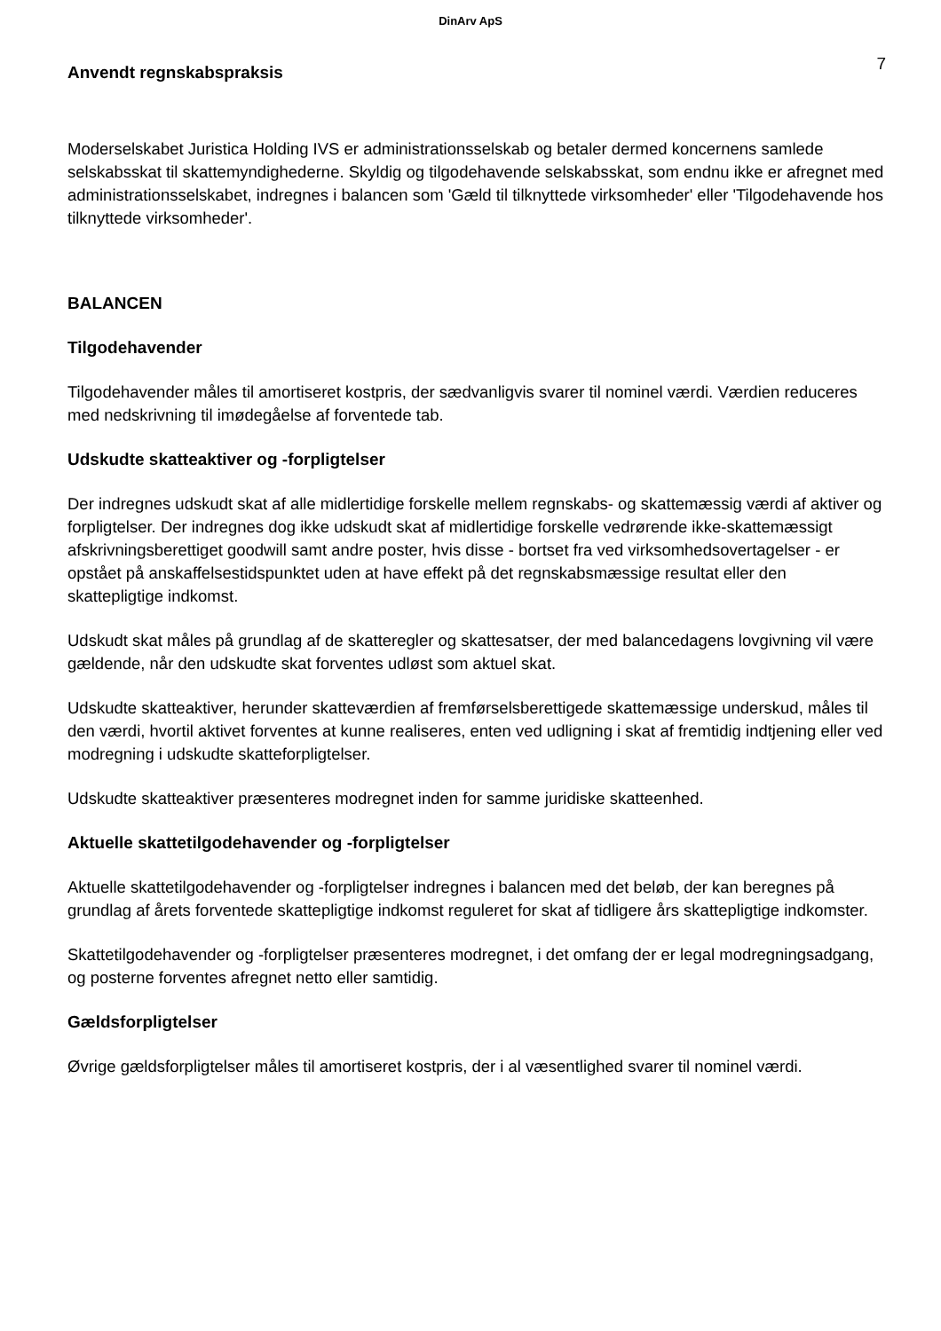DinArv ApS
Anvendt regnskabspraksis
7
Moderselskabet Juristica Holding IVS er administrationsselskab og betaler dermed koncernens samlede selskabsskat til skattemyndighederne. Skyldig og tilgodehavende selskabsskat, som endnu ikke er afregnet med administrationsselskabet, indregnes i balancen som 'Gæld til tilknyttede virksomheder' eller 'Tilgodehavende hos tilknyttede virksomheder'.
BALANCEN
Tilgodehavender
Tilgodehavender måles til amortiseret kostpris, der sædvanligvis svarer til nominel værdi. Værdien reduceres med nedskrivning til imødegåelse af forventede tab.
Udskudte skatteaktiver og -forpligtelser
Der indregnes udskudt skat af alle midlertidige forskelle mellem regnskabs- og skattemæssig værdi af aktiver og forpligtelser. Der indregnes dog ikke udskudt skat af midlertidige forskelle vedrørende ikke-skattemæssigt afskrivningsberettiget goodwill samt andre poster, hvis disse - bortset fra ved virksomhedsovertagelser - er opstået på anskaffelsestidspunktet uden at have effekt på det regnskabsmæssige resultat eller den skattepligtige indkomst.
Udskudt skat måles på grundlag af de skatteregler og skattesatser, der med balancedagens lovgivning vil være gældende, når den udskudte skat forventes udløst som aktuel skat.
Udskudte skatteaktiver, herunder skatteværdien af fremførselsberettigede skattemæssige underskud, måles til den værdi, hvortil aktivet forventes at kunne realiseres, enten ved udligning i skat af fremtidig indtjening eller ved modregning i udskudte skatteforpligtelser.
Udskudte skatteaktiver præsenteres modregnet inden for samme juridiske skatteenhed.
Aktuelle skattetilgodehavender og -forpligtelser
Aktuelle skattetilgodehavender og -forpligtelser indregnes i balancen med det beløb, der kan beregnes på grundlag af årets forventede skattepligtige indkomst reguleret for skat af tidligere års skattepligtige indkomster.
Skattetilgodehavender og -forpligtelser præsenteres modregnet, i det omfang der er legal modregningsadgang, og posterne forventes afregnet netto eller samtidig.
Gældsforpligtelser
Øvrige gældsforpligtelser måles til amortiseret kostpris, der i al væsentlighed svarer til nominel værdi.